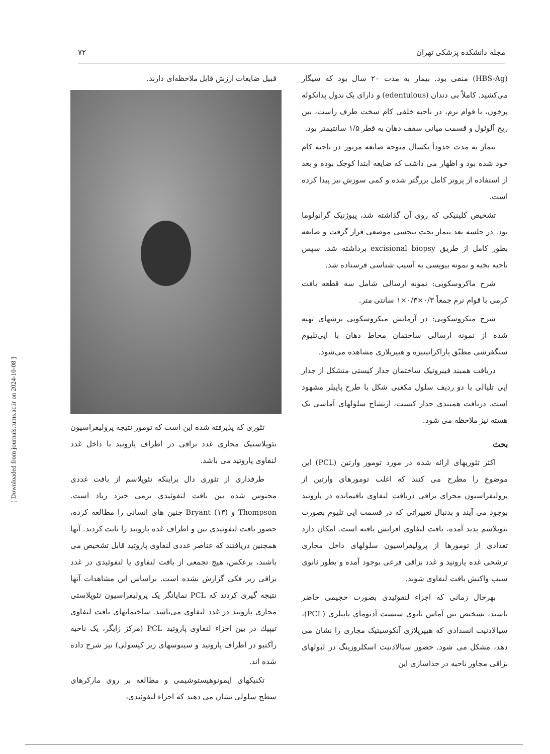مجله دانشکده پزشکی تهران ۷۲
(HBS-Ag) منفی بود. بیمار به مدت ۲۰ سال بود که سیگار می‌کشید. کاملاً بی دندان (edentulous) و دارای یک ندول پدانکوله پرخون، با قوام نرم، در ناحیه خلفی کام سخت طرف راست، بین ریج آلوئول و قسمت میانی سقف دهان به قطر ۱/۵ سانتیمتر بود.
بیمار به مدت حدوداً یکسال متوجه ضایعه مزبور در ناحیه کام خود شده بود و اظهار می داشت که ضایعه ابتدا کوچک بوده و بعد از استفاده از پروتز کامل بزرگتر شده و کمی سوزش نیز پیدا کرده است.
تشخیص کلینیکی که روی آن گذاشته شد، پیوژنیک گرانولوما بود. در جلسه بعد بیمار تحت بیحسی موضعی قرار گرفت و ضایعه بطور کامل از طریق excisional biopsy برداشته شد. سپس ناحیه بخیه و نمونه بیوپسی به آسیب شناسی فرستاده شد.
شرح ماکروسکوپی: نمونه ارسالی شامل سه قطعه بافت کرمی با قوام نرم جمعاً ۰/۳×۰/۳×۱ سانتی متر.
شرح میکروسکوپی: در آزمایش میکروسکوپی برشهای تهیه شده از نمونه ارسالی ساختمان مخاط دهان با اپی‌تلیوم سنگفرشی مطبّق پاراکراتینیزه و هیپرپلازی مشاهده می‌شود.
دربافت همبند فیبروتیک ساختمان جدار کیستی متشکل از جدار اپی تلیالی با دو ردیف سلول مکعبی شکل با طرح پاپیلر مشهود است. دربافت همبندی جدار کیست، ارتشاح سلولهای آماسی تک هسته نیز ملاحظه می شود.
بحث
اکثر تئوریهای ارائه شده در مورد تومور وارتین (PCL) این موضوع را مطرح می کنند که اغلب تومورهای وارتین از پرولیفراسیون مجرای بزاقی دربافت لنفاوی باقیمانده در پاروتید بوجود می آیند و بدنبال تغییراتی که در قسمت اپی تلیوم بصورت نئوپلاسم پدید آمده، بافت لنفاوی افزایش یافته است. امکان دارد تعدادی از تومورها از پرولیفراسیون سلولهای داخل مجاری ترشحی غده پاروتید و غدد بزاقی فرعی بوجود آمده و بطور ثانوی سبب واکنش بافت لنفاوی شوند.
بهرحال زمانی که اجزاء لنفوئیدی بصورت حجیمی حاضر باشند، تشخیص بین آماس ثانوی سیست آدنومای پاپیلری (PCL)، سیالادنیت انسدادی که هیپرپلازی آنکوسیتیک مجاری را نشان می دهد، مشکل می شود. حضور سیالادنیت اسکلروزینگ در لبولهای بزاقی مجاور ناحیه در جداسازی این
قبیل ضایعات ارزش قابل ملاحظه‌ای دارند.
تئوری که پذیرفته شده این است که تومور نتیجه پرولیفراسیون نئوپلاستیک مجاری غدد بزاقی در اطراف پاروتید یا داخل غدد لنفاوی پاروتید می باشد.
طرفداری از تئوری دال براینکه نئوپلاسم از بافت غددی محبوس شده بین بافت لنفوئیدی برمی خیزد زیاد است. Thompson و Bryant (۱۳) جنین های انسانی را مطالعه کرده، حضور بافت لنفوئیدی بین و اطراف غده پاروتید را ثابت کردند. آنها همچنین دریافتند که عناصر غددی لنفاوی پاروتید قابل تشخیص می باشند، برعکس، هیچ تجمعی از بافت لنفاوی یا لنفوئیدی در غدد بزاقی زیر فکی گزارش نشده است. براساس این مشاهدات آنها نتیجه گیری کردند که PCL نمایانگر یک پرولیفراسیون نئوپلاستی مجاری پاروتید در غدد لنفاوی می‌باشد. ساختمانهای بافت لنفاوی تیپیك در بین اجزاء لنفاوی پاروتید PCL (مرکز زایگر، یک ناحیه رآکتیو در اطراف پاروتید و سینوسهای زیر کپسولی) نیز شرح داده شده اند.
تکنیکهای ایمونوهیستوشیمی و مطالعه بر روی مارکرهای سطح سلولی نشان می دهند که اجزاء لنفوئیدی،
[ Downloaded from journals.tums.ac.ir on 2024-10-08 ]